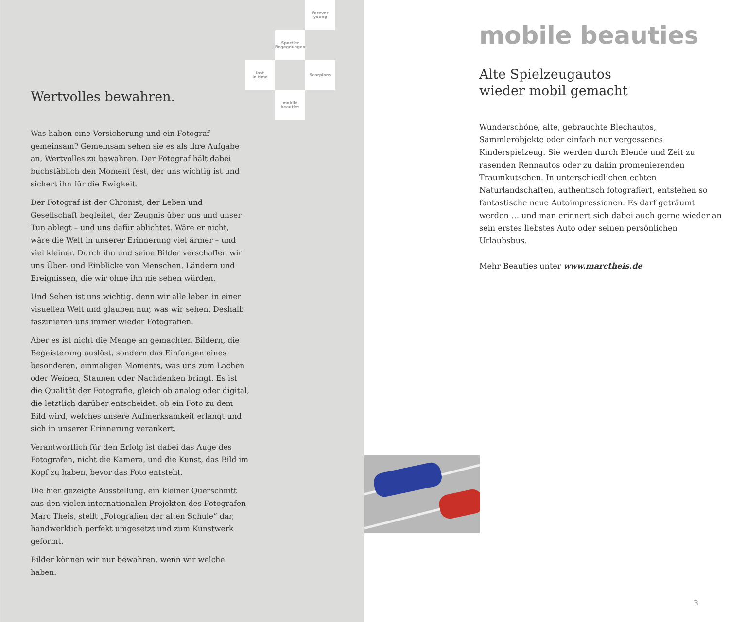forever
young
Sportler
Begegnungen
lost
in time
Scorpions
mobile
beauties
Wertvolles bewahren.
Was haben eine Versicherung und ein Fotograf gemeinsam? Gemeinsam sehen sie es als ihre Aufgabe an, Wertvolles zu bewahren. Der Fotograf hält dabei buchstäblich den Moment fest, der uns wichtig ist und sichert ihn für die Ewigkeit.
Der Fotograf ist der Chronist, der Leben und Gesellschaft begleitet, der Zeugnis über uns und unser Tun ablegt – und uns dafür ablichtet. Wäre er nicht, wäre die Welt in unserer Erinnerung viel ärmer – und viel kleiner. Durch ihn und seine Bilder verschaffen wir uns Über- und Einblicke von Menschen, Ländern und Ereignissen, die wir ohne ihn nie sehen würden.
Und Sehen ist uns wichtig, denn wir alle leben in einer visuellen Welt und glauben nur, was wir sehen. Deshalb faszinieren uns immer wieder Fotografien.
Aber es ist nicht die Menge an gemachten Bildern, die Begeisterung auslöst, sondern das Einfangen eines besonderen, einmaligen Moments, was uns zum Lachen oder Weinen, Staunen oder Nachdenken bringt. Es ist die Qualität der Fotografie, gleich ob analog oder digital, die letztlich darüber entscheidet, ob ein Foto zu dem Bild wird, welches unsere Aufmerksamkeit erlangt und sich in unserer Erinnerung verankert.
Verantwortlich für den Erfolg ist dabei das Auge des Fotografen, nicht die Kamera, und die Kunst, das Bild im Kopf zu haben, bevor das Foto entsteht.
Die hier gezeigte Ausstellung, ein kleiner Querschnitt aus den vielen internationalen Projekten des Fotografen Marc Theis, stellt „Fotografien der alten Schule“ dar, handwerklich perfekt umgesetzt und zum Kunstwerk geformt.
Bilder können wir nur bewahren, wenn wir welche haben.
mobile beauties
Alte Spielzeugautos
wieder mobil gemacht
Wunderschöne, alte, gebrauchte Blechautos, Sammlerobjekte oder einfach nur vergessenes Kinderspielzeug. Sie werden durch Blende und Zeit zu rasenden Rennautos oder zu dahin promenierenden Traumkutschen. In unterschiedlichen echten Naturlandschaften, authentisch fotografiert, entstehen so fantastische neue Autoimpressionen. Es darf geträumt werden … und man erinnert sich dabei auch gerne wieder an sein erstes liebstes Auto oder seinen persönlichen Urlaubsbus.
Mehr Beauties unter www.marctheis.de
3